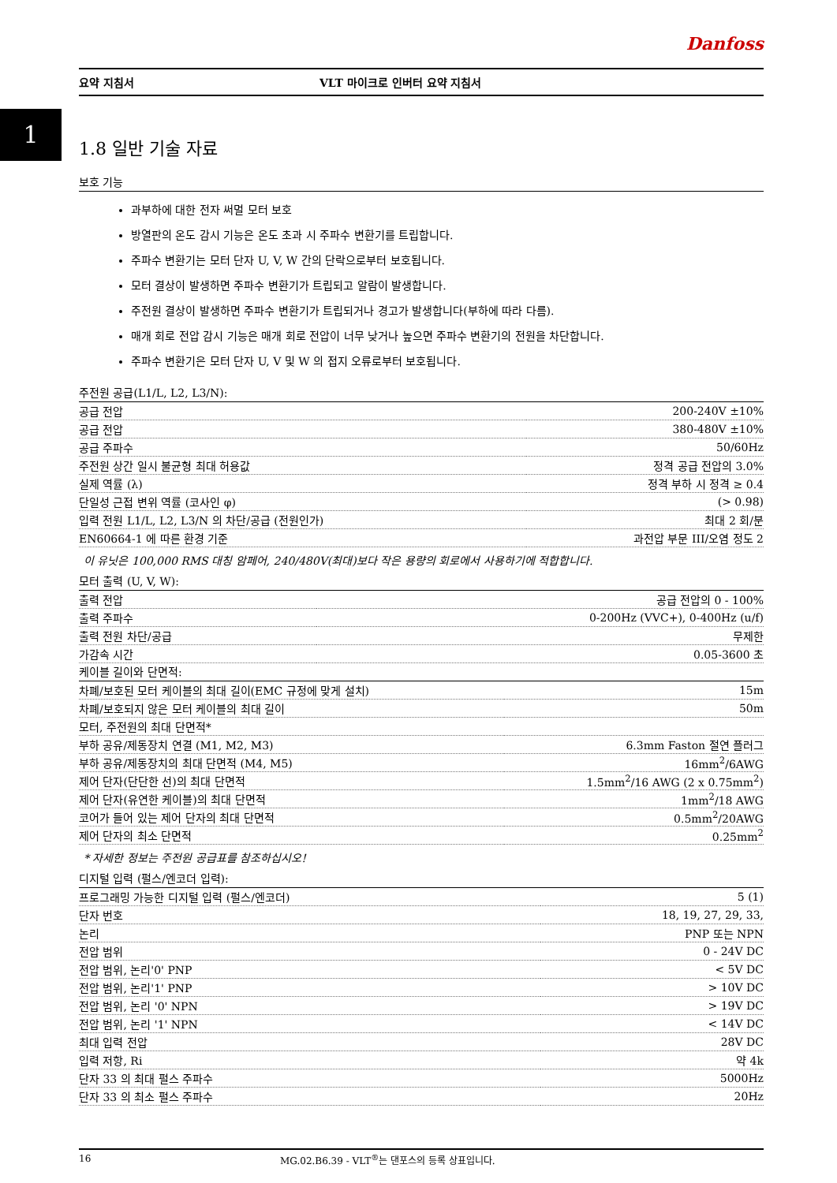1
Danfoss
요약 지침서 VLT 마이크로 인버터 요약 지침서
1.8 일반 기술 자료
보호 기능
과부하에 대한 전자 써멀 모터 보호
방열판의 온도 감시 기능은 온도 초과 시 주파수 변환기를 트립합니다.
주파수 변환기는 모터 단자 U, V, W 간의 단락으로부터 보호됩니다.
모터 결상이 발생하면 주파수 변환기가 트립되고 알람이 발생합니다.
주전원 결상이 발생하면 주파수 변환기가 트립되거나 경고가 발생합니다(부하에 따라 다름).
매개 회로 전압 감시 기능은 매개 회로 전압이 너무 낮거나 높으면 주파수 변환기의 전원을 차단합니다.
주파수 변환기은 모터 단자 U, V 및 W 의 접지 오류로부터 보호됩니다.
주전원 공급(L1/L, L2, L3/N):
| 공급 전압 | 200-240V ±10% |
| 공급 전압 | 380-480V ±10% |
| 공급 주파수 | 50/60Hz |
| 주전원 상간 일시 불균형 최대 허용값 | 정격 공급 전압의 3.0% |
| 실제 역률 (λ) | 정격 부하 시 정격 ≥ 0.4 |
| 단일성 근접 변위 역률 (코사인 φ) | (> 0.98) |
| 입력 전원 L1/L, L2, L3/N 의 차단/공급 (전원인가) | 최대 2 회/분 |
| EN60664-1 에 따른 환경 기준 | 과전압 부문 III/오염 정도 2 |
이 유닛은 100,000 RMS 대칭 암페어, 240/480V(최대)보다 작은 용량의 회로에서 사용하기에 적합합니다.
모터 출력 (U, V, W):
| 출력 전압 | 공급 전압의 0 - 100% |
| 출력 주파수 | 0-200Hz (VVC+), 0-400Hz (u/f) |
| 출력 전원 차단/공급 | 무제한 |
| 가감속 시간 | 0.05-3600 초 |
케이블 길이와 단면적:
| 차폐/보호된 모터 케이블의 최대 길이(EMC 규정에 맞게 설치) | 15m |
| 차폐/보호되지 않은 모터 케이블의 최대 길이 | 50m |
| 모터, 주전원의 최대 단면적* | |
| 부하 공유/제동장치 연결 (M1, M2, M3) | 6.3mm Faston 절연 플러그 |
| 부하 공유/제동장치의 최대 단면적 (M4, M5) | 16mm<sup>2</sup>/6AWG |
| 제어 단자(단단한 선)의 최대 단면적 | 1.5mm<sup>2</sup>/16 AWG (2 x 0.75mm<sup>2</sup>) |
| 제어 단자(유연한 케이블)의 최대 단면적 | 1mm<sup>2</sup>/18 AWG |
| 코어가 들어 있는 제어 단자의 최대 단면적 | 0.5mm<sup>2</sup>/20AWG |
| 제어 단자의 최소 단면적 | 0.25mm<sup>2</sup> |
* 자세한 정보는 주전원 공급표를 참조하십시오!
디지털 입력 (펄스/엔코더 입력):
| 프로그래밍 가능한 디지털 입력 (펄스/엔코더) | 5 (1) |
| 단자 번호 | 18, 19, 27, 29, 33, |
| 논리 | PNP 또는 NPN |
| 전압 범위 | 0 - 24V DC |
| 전압 범위, 논리'0' PNP | < 5V DC |
| 전압 범위, 논리'1' PNP | > 10V DC |
| 전압 범위, 논리 '0' NPN | > 19V DC |
| 전압 범위, 논리 '1' NPN | < 14V DC |
| 최대 입력 전압 | 28V DC |
| 입력 저항, Ri | 약 4k |
| 단자 33 의 최대 펄스 주파수 | 5000Hz |
| 단자 33 의 최소 펄스 주파수 | 20Hz |
16 MG.02.B6.39 - VLT<sup>®</sup>는 댄포스의 등록 상표입니다.